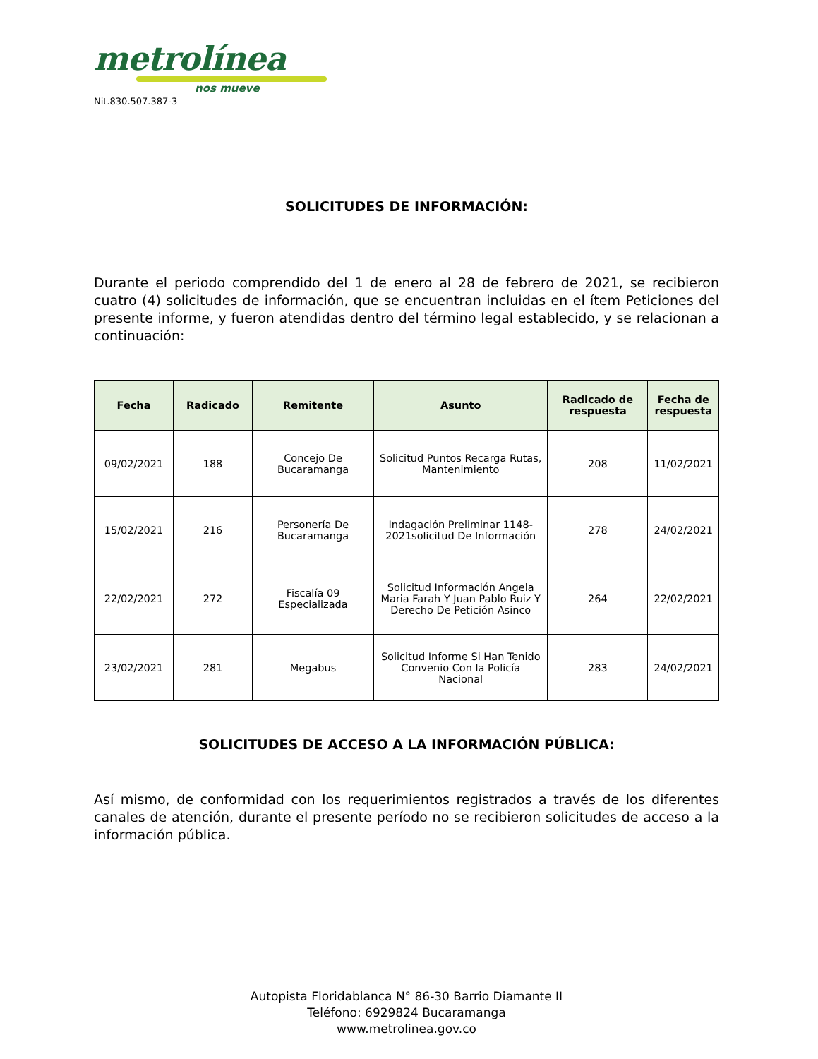metrolínea
nos mueve
Nit.830.507.387-3
SOLICITUDES DE INFORMACIÓN:
Durante el periodo comprendido del 1 de enero al 28 de febrero de 2021, se recibieron cuatro (4) solicitudes de información, que se encuentran incluidas en el ítem Peticiones del presente informe, y fueron atendidas dentro del término legal establecido, y se relacionan a continuación:
| Fecha | Radicado | Remitente | Asunto | Radicado de respuesta | Fecha de respuesta |
| --- | --- | --- | --- | --- | --- |
| 09/02/2021 | 188 | Concejo De Bucaramanga | Solicitud Puntos Recarga Rutas, Mantenimiento | 208 | 11/02/2021 |
| 15/02/2021 | 216 | Personería De Bucaramanga | Indagación Preliminar 1148-2021solicitud De Información | 278 | 24/02/2021 |
| 22/02/2021 | 272 | Fiscalía 09 Especializada | Solicitud Información Angela Maria Farah Y Juan Pablo Ruiz Y Derecho De Petición Asinco | 264 | 22/02/2021 |
| 23/02/2021 | 281 | Megabus | Solicitud Informe Si Han Tenido Convenio Con la Policía Nacional | 283 | 24/02/2021 |
SOLICITUDES DE ACCESO A LA INFORMACIÓN PÚBLICA:
Así mismo, de conformidad con los requerimientos registrados a través de los diferentes canales de atención, durante el presente período no se recibieron solicitudes de acceso a la información pública.
Autopista Floridablanca N° 86-30 Barrio Diamante II
Teléfono: 6929824 Bucaramanga
www.metrolinea.gov.co